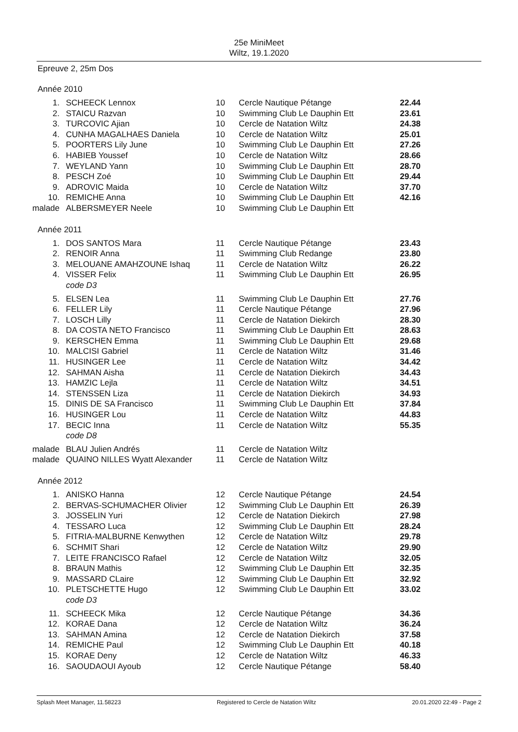25e MiniMeet
Wiltz, 19.1.2020
Epreuve 2, 25m Dos
Année 2010
| 1. | SCHEECK Lennox | 10 | Cercle Nautique Pétange | 22.44 |
| 2. | STAICU Razvan | 10 | Swimming Club Le Dauphin Ett | 23.61 |
| 3. | TURCOVIC Ajian | 10 | Cercle de Natation Wiltz | 24.38 |
| 4. | CUNHA MAGALHAES Daniela | 10 | Cercle de Natation Wiltz | 25.01 |
| 5. | POORTERS Lily June | 10 | Swimming Club Le Dauphin Ett | 27.26 |
| 6. | HABIEB Youssef | 10 | Cercle de Natation Wiltz | 28.66 |
| 7. | WEYLAND Yann | 10 | Swimming Club Le Dauphin Ett | 28.70 |
| 8. | PESCH Zoé | 10 | Swimming Club Le Dauphin Ett | 29.44 |
| 9. | ADROVIC Maida | 10 | Cercle de Natation Wiltz | 37.70 |
| 10. | REMICHE Anna | 10 | Swimming Club Le Dauphin Ett | 42.16 |
| malade | ALBERSMEYER Neele | 10 | Swimming Club Le Dauphin Ett | |
Année 2011
| 1. | DOS SANTOS Mara | 11 | Cercle Nautique Pétange | 23.43 |
| 2. | RENOIR Anna | 11 | Swimming Club Redange | 23.80 |
| 3. | MELOUANE AMAHZOUNE Ishaq | 11 | Cercle de Natation Wiltz | 26.22 |
| 4. | VISSER Felix | 11 | Swimming Club Le Dauphin Ett | 26.95 |
| | code D3 | | | |
| 5. | ELSEN Lea | 11 | Swimming Club Le Dauphin Ett | 27.76 |
| 6. | FELLER Lily | 11 | Cercle Nautique Pétange | 27.96 |
| 7. | LOSCH Lilly | 11 | Cercle de Natation Diekirch | 28.30 |
| 8. | DA COSTA NETO Francisco | 11 | Swimming Club Le Dauphin Ett | 28.63 |
| 9. | KERSCHEN Emma | 11 | Swimming Club Le Dauphin Ett | 29.68 |
| 10. | MALCISI Gabriel | 11 | Cercle de Natation Wiltz | 31.46 |
| 11. | HUSINGER Lee | 11 | Cercle de Natation Wiltz | 34.42 |
| 12. | SAHMAN Aisha | 11 | Cercle de Natation Diekirch | 34.43 |
| 13. | HAMZIC Lejla | 11 | Cercle de Natation Wiltz | 34.51 |
| 14. | STENSSEN Liza | 11 | Cercle de Natation Diekirch | 34.93 |
| 15. | DINIS DE SA Francisco | 11 | Swimming Club Le Dauphin Ett | 37.84 |
| 16. | HUSINGER Lou | 11 | Cercle de Natation Wiltz | 44.83 |
| 17. | BECIC Inna | 11 | Cercle de Natation Wiltz | 55.35 |
| | code D8 | | | |
| malade | BLAU Julien Andrés | 11 | Cercle de Natation Wiltz | |
| malade | QUAINO NILLES Wyatt Alexander | 11 | Cercle de Natation Wiltz | |
Année 2012
| 1. | ANISKO Hanna | 12 | Cercle Nautique Pétange | 24.54 |
| 2. | BERVAS-SCHUMACHER Olivier | 12 | Swimming Club Le Dauphin Ett | 26.39 |
| 3. | JOSSELIN Yuri | 12 | Cercle de Natation Diekirch | 27.98 |
| 4. | TESSARO Luca | 12 | Swimming Club Le Dauphin Ett | 28.24 |
| 5. | FITRIA-MALBURNE Kenwythen | 12 | Cercle de Natation Wiltz | 29.78 |
| 6. | SCHMIT Shari | 12 | Cercle de Natation Wiltz | 29.90 |
| 7. | LEITE FRANCISCO Rafael | 12 | Cercle de Natation Wiltz | 32.05 |
| 8. | BRAUN Mathis | 12 | Swimming Club Le Dauphin Ett | 32.35 |
| 9. | MASSARD CLaire | 12 | Swimming Club Le Dauphin Ett | 32.92 |
| 10. | PLETSCHETTE Hugo | 12 | Swimming Club Le Dauphin Ett | 33.02 |
| | code D3 | | | |
| 11. | SCHEECK Mika | 12 | Cercle Nautique Pétange | 34.36 |
| 12. | KORAE Dana | 12 | Cercle de Natation Wiltz | 36.24 |
| 13. | SAHMAN Amina | 12 | Cercle de Natation Diekirch | 37.58 |
| 14. | REMICHE Paul | 12 | Swimming Club Le Dauphin Ett | 40.18 |
| 15. | KORAE Deny | 12 | Cercle de Natation Wiltz | 46.33 |
| 16. | SAOUDAOUI Ayoub | 12 | Cercle Nautique Pétange | 58.40 |
Splash Meet Manager, 11.58223 Registered to Cercle de Natation Wiltz 20.01.2020 22:49 - Page 2